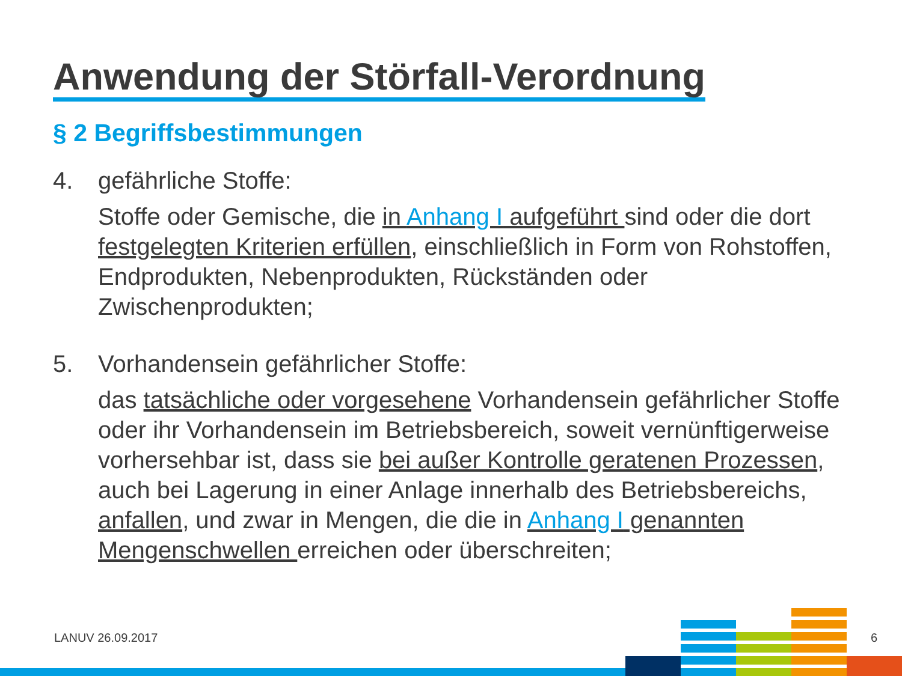Anwendung der Störfall-Verordnung
§ 2 Begriffsbestimmungen
4. gefährliche Stoffe:
Stoffe oder Gemische, die in Anhang I aufgeführt sind oder die dort festgelegten Kriterien erfüllen, einschließlich in Form von Rohstoffen, Endprodukten, Nebenprodukten, Rückständen oder Zwischenprodukten;
5. Vorhandensein gefährlicher Stoffe:
das tatsächliche oder vorgesehene Vorhandensein gefährlicher Stoffe oder ihr Vorhandensein im Betriebsbereich, soweit vernünftigerweise vorhersehbar ist, dass sie bei außer Kontrolle geratenen Prozessen, auch bei Lagerung in einer Anlage innerhalb des Betriebsbereichs, anfallen, und zwar in Mengen, die die in Anhang I genannten Mengenschwellen erreichen oder überschreiten;
LANUV 26.09.2017 6